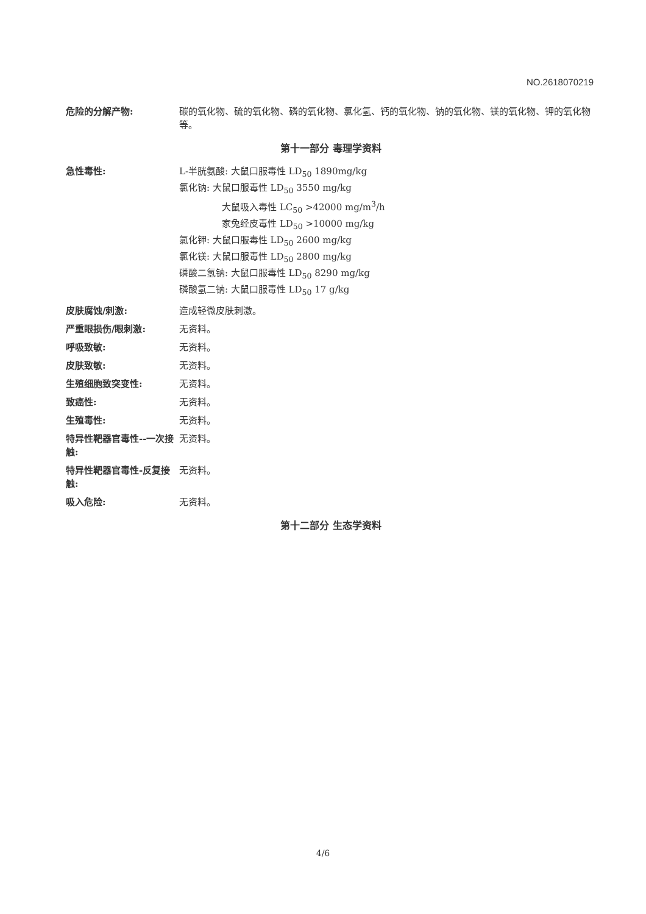NO.2618070219
危险的分解产物: 碳的氧化物、硫的氧化物、磷的氧化物、氯化氢、钙的氧化物、钠的氧化物、镁的氧化物、钾的氧化物等。
第十一部分 毒理学资料
急性毒性: L-半胱氨酸: 大鼠口服毒性 LD<sub>50</sub> 1890mg/kg
氯化钠: 大鼠口服毒性 LD<sub>50</sub> 3550 mg/kg
大鼠吸入毒性 LC<sub>50</sub> >42000 mg/m<sup>3</sup>/h
家兔经皮毒性 LD<sub>50</sub> >10000 mg/kg
氯化钾: 大鼠口服毒性 LD<sub>50</sub> 2600 mg/kg
氯化镁: 大鼠口服毒性 LD<sub>50</sub> 2800 mg/kg
磷酸二氢钠: 大鼠口服毒性 LD<sub>50</sub> 8290 mg/kg
磷酸氢二钠: 大鼠口服毒性 LD<sub>50</sub> 17 g/kg
皮肤腐蚀/刺激: 造成轻微皮肤刺激。
严重眼损伤/眼刺激: 无资料。
呼吸致敏: 无资料。
皮肤致敏: 无资料。
生殖细胞致突变性: 无资料。
致癌性: 无资料。
生殖毒性: 无资料。
特异性靶器官毒性--一次接触:
无资料。
特异性靶器官毒性-反复接触:
无资料。
吸入危险: 无资料。
第十二部分 生态学资料
4/6